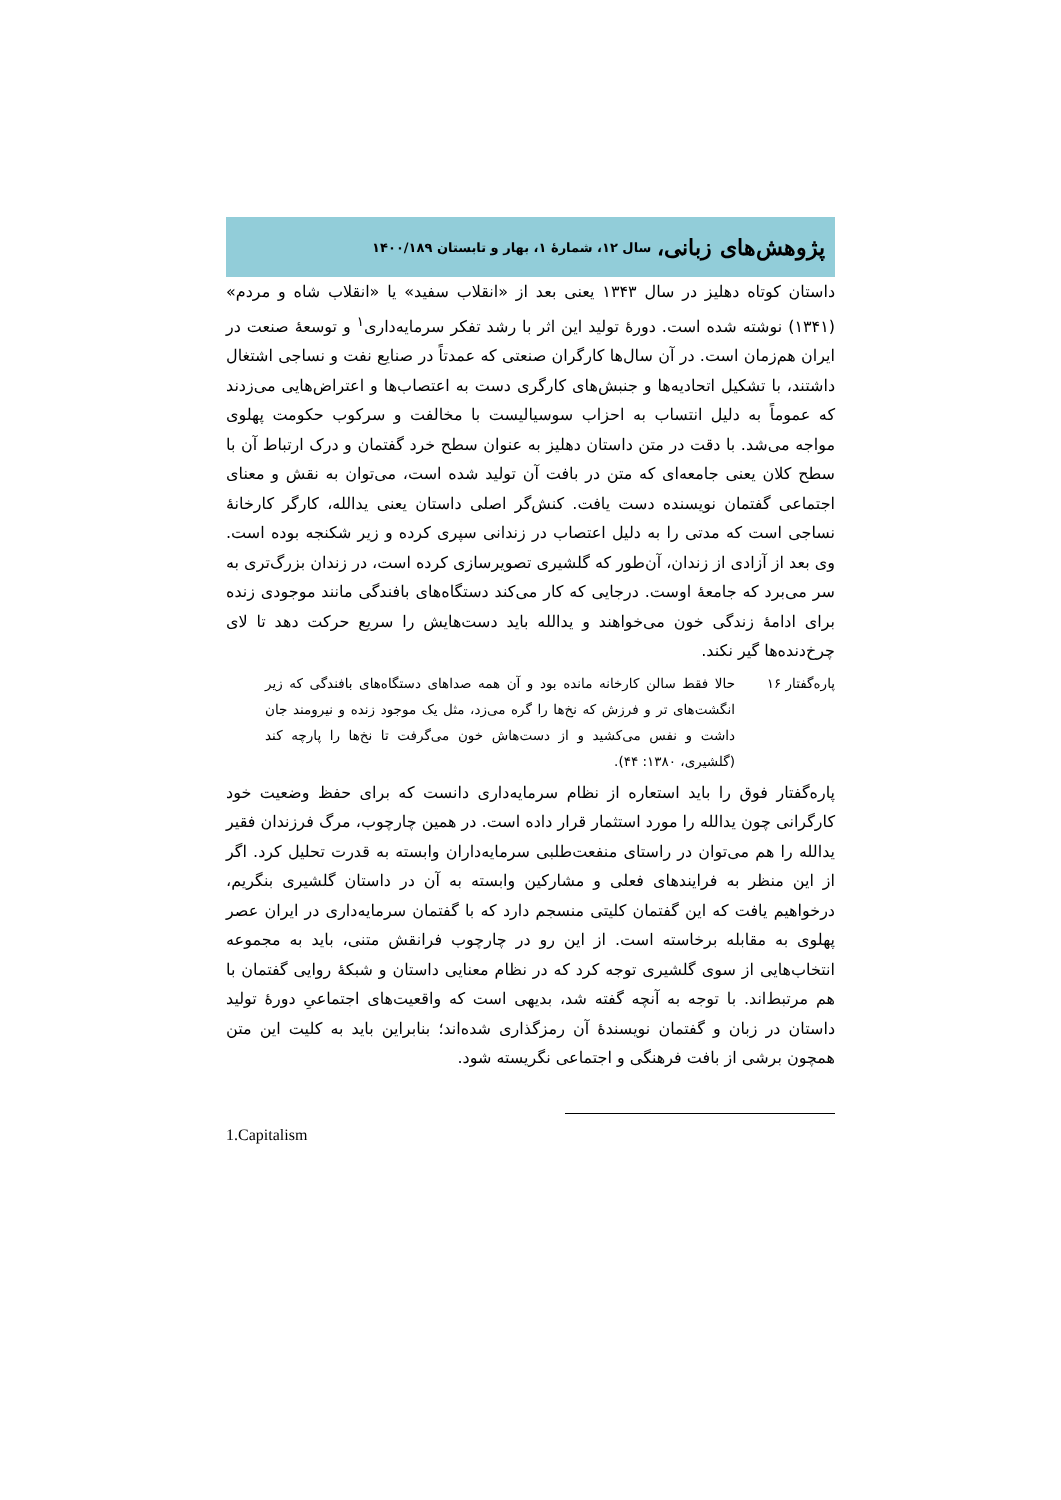پژوهش‌های زبانی، سال ۱۲، شمارهٔ ۱، بهار و تابستان ۱۴۰۰/۱۸۹
داستان کوتاه دهلیز در سال ۱۳۴۳ یعنی بعد از «انقلاب سفید» یا «انقلاب شاه و مردم» (۱۳۴۱) نوشته شده است. دورهٔ تولید این اثر با رشد تفکر سرمایه‌داری<sup>۱</sup> و توسعهٔ صنعت در ایران هم‌زمان است. در آن سال‌ها کارگران صنعتی که عمدتاً در صنایع نفت و نساجی اشتغال داشتند، با تشکیل اتحادیه‌ها و جنبش‌های کارگری دست به اعتصاب‌ها و اعتراض‌هایی می‌زدند که عموماً به دلیل انتساب به احزاب سوسیالیست با مخالفت و سرکوب حکومت پهلوی مواجه می‌شد. با دقت در متن داستان دهلیز به عنوان سطح خرد گفتمان و درک ارتباط آن با سطح کلان یعنی جامعه‌ای که متن در بافت آن تولید شده است، می‌توان به نقش و معنای اجتماعی گفتمان نویسنده دست یافت. کنش‌گر اصلی داستان یعنی یدالله، کارگر کارخانهٔ نساجی است که مدتی را به دلیل اعتصاب در زندانی سپری کرده و زیر شکنجه بوده است. وی بعد از آزادی از زندان، آن‌طور که گلشیری تصویرسازی کرده است، در زندان بزرگ‌تری به سر می‌برد که جامعهٔ اوست. درجایی که کار می‌کند دستگاه‌های بافندگی مانند موجودی زنده برای ادامهٔ زندگی خون می‌خواهند و یدالله باید دست‌هایش را سریع حرکت دهد تا لای چرخ‌دنده‌ها گیر نکند.
پاره‌گفتار ۱۶
حالا فقط سالن کارخانه مانده بود و آن همه صداهای دستگاه‌های بافندگی که زیر انگشت‌های تر و فرزش که نخ‌ها را گره می‌زد، مثل یک موجود زنده و نیرومند جان داشت و نفس می‌کشید و از دست‌هاش خون می‌گرفت تا نخ‌ها را پارچه کند (گلشیری، ۱۳۸۰: ۴۴).
پاره‌گفتار فوق را باید استعاره از نظام سرمایه‌داری دانست که برای حفظ وضعیت خود کارگرانی چون یدالله را مورد استثمار قرار داده است. در همین چارچوب، مرگ فرزندان فقیر یدالله را هم می‌توان در راستای منفعت‌طلبی سرمایه‌داران وابسته به قدرت تحلیل کرد. اگر از این منظر به فرایندهای فعلی و مشارکین وابسته به آن در داستان گلشیری بنگریم، درخواهیم یافت که این گفتمان کلیتی منسجم دارد که با گفتمان سرمایه‌داری در ایران عصر پهلوی به مقابله برخاسته است. از این رو در چارچوب فرانقش متنی، باید به مجموعه انتخاب‌هایی از سوی گلشیری توجه کرد که در نظام معنایی داستان و شبکهٔ روایی گفتمان با هم مرتبط‌اند. با توجه به آنچه گفته شد، بدیهی است که واقعیت‌های اجتماعیِ دورهٔ تولید داستان در زبان و گفتمان نویسندهٔ آن رمزگذاری شده‌اند؛ بنابراین باید به کلیت این متن همچون برشی از بافت فرهنگی و اجتماعی نگریسته شود.
1.Capitalism